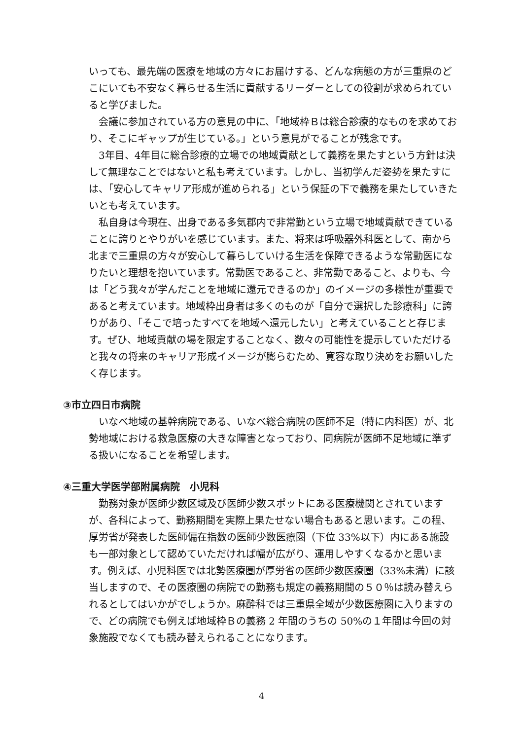いっても、最先端の医療を地域の方々にお届けする、どんな病態の方が三重県のどこにいても不安なく暮らせる生活に貢献するリーダーとしての役割が求められていると学びました。
会議に参加されている方の意見の中に、「地域枠Ｂは総合診療的なものを求めており、そこにギャップが生じている。」という意見がでることが残念です。
3年目、4年目に総合診療的立場での地域貢献として義務を果たすという方針は決して無理なことではないと私も考えています。しかし、当初学んだ姿勢を果たすには、「安心してキャリア形成が進められる」という保証の下で義務を果たしていきたいとも考えています。
私自身は今現在、出身である多気郡内で非常勤という立場で地域貢献できていることに誇りとやりがいを感じています。また、将来は呼吸器外科医として、南から北まで三重県の方々が安心して暮らしていける生活を保障できるような常勤医になりたいと理想を抱いています。常勤医であること、非常勤であること、よりも、今は「どう我々が学んだことを地域に還元できるのか」のイメージの多様性が重要であると考えています。地域枠出身者は多くのものが「自分で選択した診療科」に誇りがあり、「そこで培ったすべてを地域へ還元したい」と考えていることと存じます。ぜひ、地域貢献の場を限定することなく、数々の可能性を提示していただけると我々の将来のキャリア形成イメージが膨らむため、寛容な取り決めをお願いしたく存じます。
③市立四日市病院
いなべ地域の基幹病院である、いなべ総合病院の医師不足（特に内科医）が、北勢地域における救急医療の大きな障害となっており、同病院が医師不足地域に準ずる扱いになることを希望します。
④三重大学医学部附属病院　小児科
勤務対象が医師少数区域及び医師少数スポットにある医療機関とされていますが、各科によって、勤務期間を実際上果たせない場合もあると思います。この程、厚労省が発表した医師偏在指数の医師少数医療圏（下位 33%以下）内にある施設も一部対象として認めていただければ幅が広がり、運用しやすくなるかと思います。例えば、小児科医では北勢医療圏が厚労省の医師少数医療圏（33%未満）に該当しますので、その医療圏の病院での勤務も規定の義務期間の５０％は読み替えられるとしてはいかがでしょうか。麻酔科では三重県全域が少数医療圏に入りますので、どの病院でも例えば地域枠Ｂの義務 2 年間のうちの 50%の１年間は今回の対象施設でなくても読み替えられることになります。
4